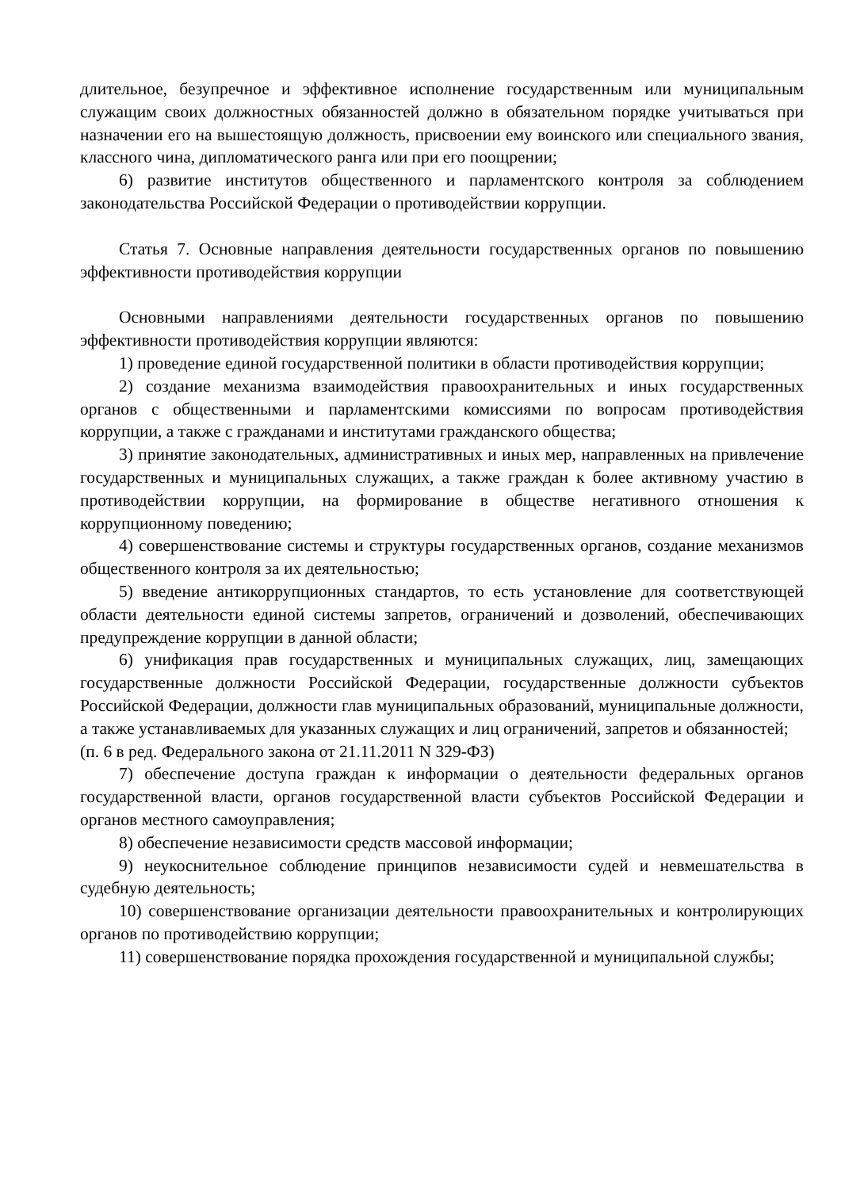длительное, безупречное и эффективное исполнение государственным или муниципальным служащим своих должностных обязанностей должно в обязательном порядке учитываться при назначении его на вышестоящую должность, присвоении ему воинского или специального звания, классного чина, дипломатического ранга или при его поощрении;
6) развитие институтов общественного и парламентского контроля за соблюдением законодательства Российской Федерации о противодействии коррупции.
Статья 7. Основные направления деятельности государственных органов по повышению эффективности противодействия коррупции
Основными направлениями деятельности государственных органов по повышению эффективности противодействия коррупции являются:
1) проведение единой государственной политики в области противодействия коррупции;
2) создание механизма взаимодействия правоохранительных и иных государственных органов с общественными и парламентскими комиссиями по вопросам противодействия коррупции, а также с гражданами и институтами гражданского общества;
3) принятие законодательных, административных и иных мер, направленных на привлечение государственных и муниципальных служащих, а также граждан к более активному участию в противодействии коррупции, на формирование в обществе негативного отношения к коррупционному поведению;
4) совершенствование системы и структуры государственных органов, создание механизмов общественного контроля за их деятельностью;
5) введение антикоррупционных стандартов, то есть установление для соответствующей области деятельности единой системы запретов, ограничений и дозволений, обеспечивающих предупреждение коррупции в данной области;
6) унификация прав государственных и муниципальных служащих, лиц, замещающих государственные должности Российской Федерации, государственные должности субъектов Российской Федерации, должности глав муниципальных образований, муниципальные должности, а также устанавливаемых для указанных служащих и лиц ограничений, запретов и обязанностей;
(п. 6 в ред. Федерального закона от 21.11.2011 N 329-ФЗ)
7) обеспечение доступа граждан к информации о деятельности федеральных органов государственной власти, органов государственной власти субъектов Российской Федерации и органов местного самоуправления;
8) обеспечение независимости средств массовой информации;
9) неукоснительное соблюдение принципов независимости судей и невмешательства в судебную деятельность;
10) совершенствование организации деятельности правоохранительных и контролирующих органов по противодействию коррупции;
11) совершенствование порядка прохождения государственной и муниципальной службы;